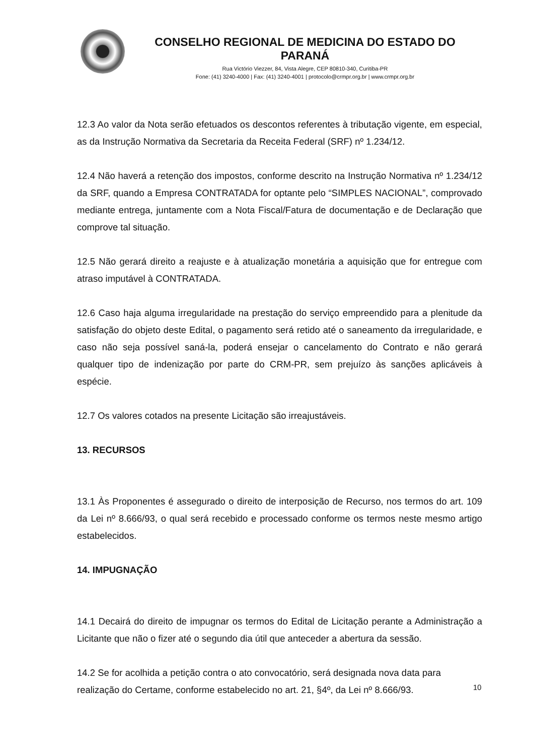CONSELHO REGIONAL DE MEDICINA DO ESTADO DO PARANÁ
Rua Victório Viezzer, 84, Vista Alegre, CEP 80810-340, Curitiba-PR
Fone: (41) 3240-4000 | Fax: (41) 3240-4001 | protocolo@crmpr.org.br | www.crmpr.org.br
12.3 Ao valor da Nota serão efetuados os descontos referentes à tributação vigente, em especial, as da Instrução Normativa da Secretaria da Receita Federal (SRF) nº 1.234/12.
12.4 Não haverá a retenção dos impostos, conforme descrito na Instrução Normativa nº 1.234/12 da SRF, quando a Empresa CONTRATADA for optante pelo “SIMPLES NACIONAL”, comprovado mediante entrega, juntamente com a Nota Fiscal/Fatura de documentação e de Declaração que comprove tal situação.
12.5 Não gerará direito a reajuste e à atualização monetária a aquisição que for entregue com atraso imputável à CONTRATADA.
12.6 Caso haja alguma irregularidade na prestação do serviço empreendido para a plenitude da satisfação do objeto deste Edital, o pagamento será retido até o saneamento da irregularidade, e caso não seja possível saná-la, poderá ensejar o cancelamento do Contrato e não gerará qualquer tipo de indenização por parte do CRM-PR, sem prejuízo às sanções aplicáveis à espécie.
12.7 Os valores cotados na presente Licitação são irreajustáveis.
13. RECURSOS
13.1 Às Proponentes é assegurado o direito de interposição de Recurso, nos termos do art. 109 da Lei nº 8.666/93, o qual será recebido e processado conforme os termos neste mesmo artigo estabelecidos.
14. IMPUGNAÇÃO
14.1 Decairá do direito de impugnar os termos do Edital de Licitação perante a Administração a Licitante que não o fizer até o segundo dia útil que anteceder a abertura da sessão.
14.2 Se for acolhida a petição contra o ato convocatório, será designada nova data para realização do Certame, conforme estabelecido no art. 21, §4º, da Lei nº 8.666/93.
10